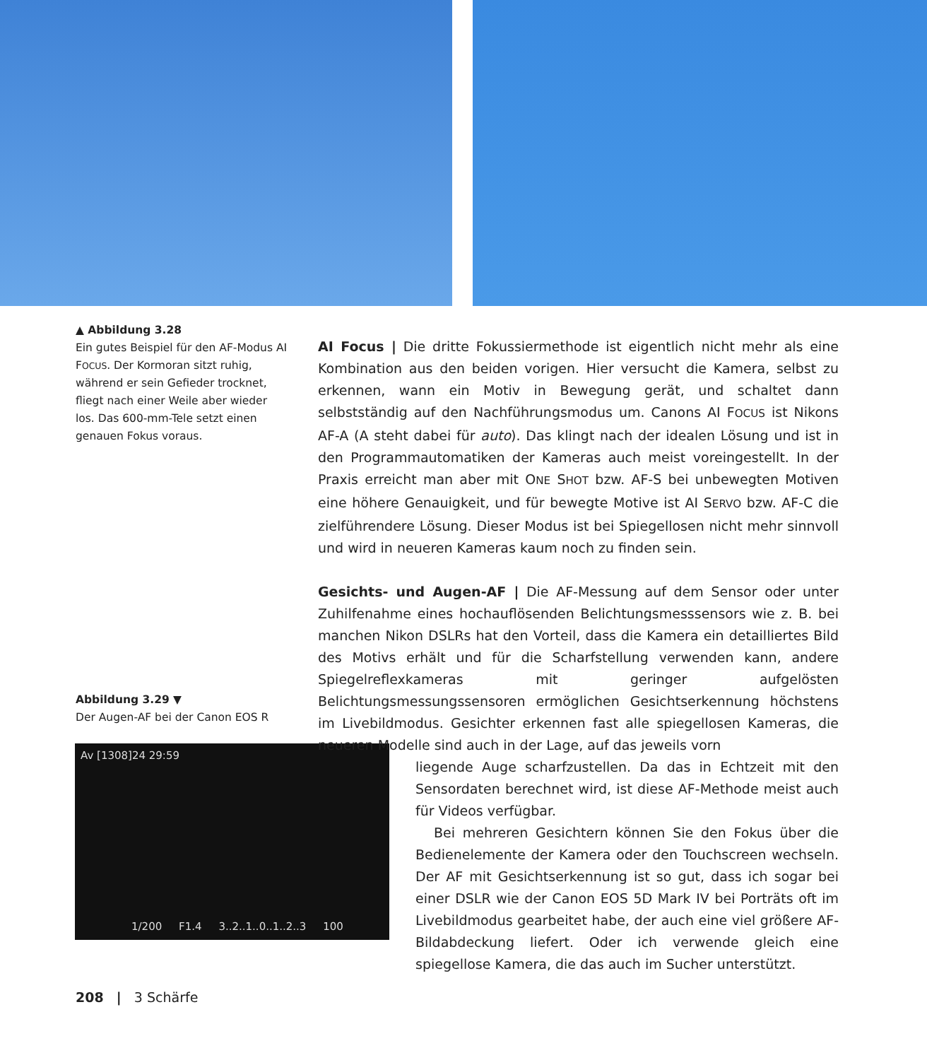▲ Abbildung 3.28
Ein gutes Beispiel für den AF-Modus AI FOCUS. Der Kormoran sitzt ruhig, während er sein Gefieder trocknet, fliegt nach einer Weile aber wieder los. Das 600-mm-Tele setzt einen genauen Fokus voraus.
Abbildung 3.29 ▼
Der Augen-AF bei der Canon EOS R
Av [1308]24 29:59
1/200 F1.4 3..2..1..0..1..2..3 100
AI Focus | Die dritte Fokussiermethode ist eigentlich nicht mehr als eine Kombination aus den beiden vorigen. Hier versucht die Kamera, selbst zu erkennen, wann ein Motiv in Bewegung gerät, und schaltet dann selbstständig auf den Nachführungsmodus um. Canons AI FOCUS ist Nikons AF-A (A steht dabei für auto). Das klingt nach der idealen Lösung und ist in den Programmautomatiken der Kameras auch meist voreingestellt. In der Praxis erreicht man aber mit ONE SHOT bzw. AF-S bei unbewegten Motiven eine höhere Genauigkeit, und für bewegte Motive ist AI SERVO bzw. AF-C die zielführendere Lösung. Dieser Modus ist bei Spiegellosen nicht mehr sinnvoll und wird in neueren Kameras kaum noch zu finden sein.
Gesichts- und Augen-AF | Die AF-Messung auf dem Sensor oder unter Zuhilfenahme eines hochauflösenden Belichtungsmesssensors wie z. B. bei manchen Nikon DSLRs hat den Vorteil, dass die Kamera ein detailliertes Bild des Motivs erhält und für die Scharfstellung verwenden kann, andere Spiegelreflexkameras mit geringer aufgelösten Belichtungsmessungssensoren ermöglichen Gesichtserkennung höchstens im Livebildmodus. Gesichter erkennen fast alle spiegellosen Kameras, die neueren Modelle sind auch in der Lage, auf das jeweils vorn
liegende Auge scharfzustellen. Da das in Echtzeit mit den Sensordaten berechnet wird, ist diese AF-Methode meist auch für Videos verfügbar.
Bei mehreren Gesichtern können Sie den Fokus über die Bedienelemente der Kamera oder den Touchscreen wechseln. Der AF mit Gesichtserkennung ist so gut, dass ich sogar bei einer DSLR wie der Canon EOS 5D Mark IV bei Porträts oft im Livebildmodus gearbeitet habe, der auch eine viel größere AF-Bildabdeckung liefert. Oder ich verwende gleich eine spiegellose Kamera, die das auch im Sucher unterstützt.
208 | 3 Schärfe